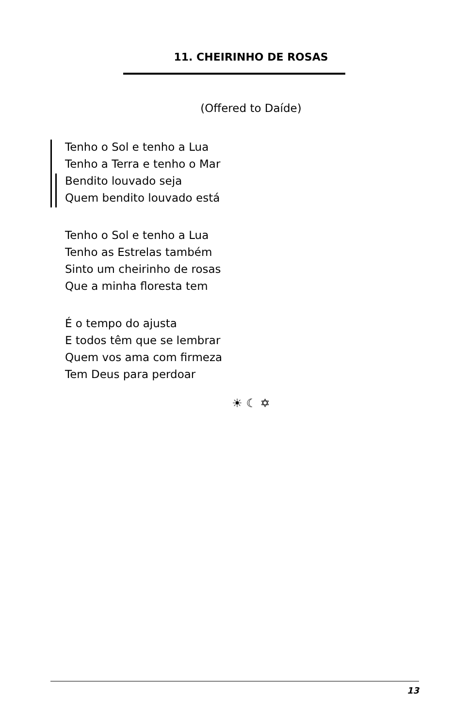11. CHEIRINHO DE ROSAS
(Offered to Daíde)
Tenho o Sol e tenho a Lua
Tenho a Terra e tenho o Mar
Bendito louvado seja
Quem bendito louvado está
Tenho o Sol e tenho a Lua
Tenho as Estrelas também
Sinto um cheirinho de rosas
Que a minha floresta tem
É o tempo do ajusta
E todos têm que se lembrar
Quem vos ama com firmeza
Tem Deus para perdoar
☀ ☾ ✡
13